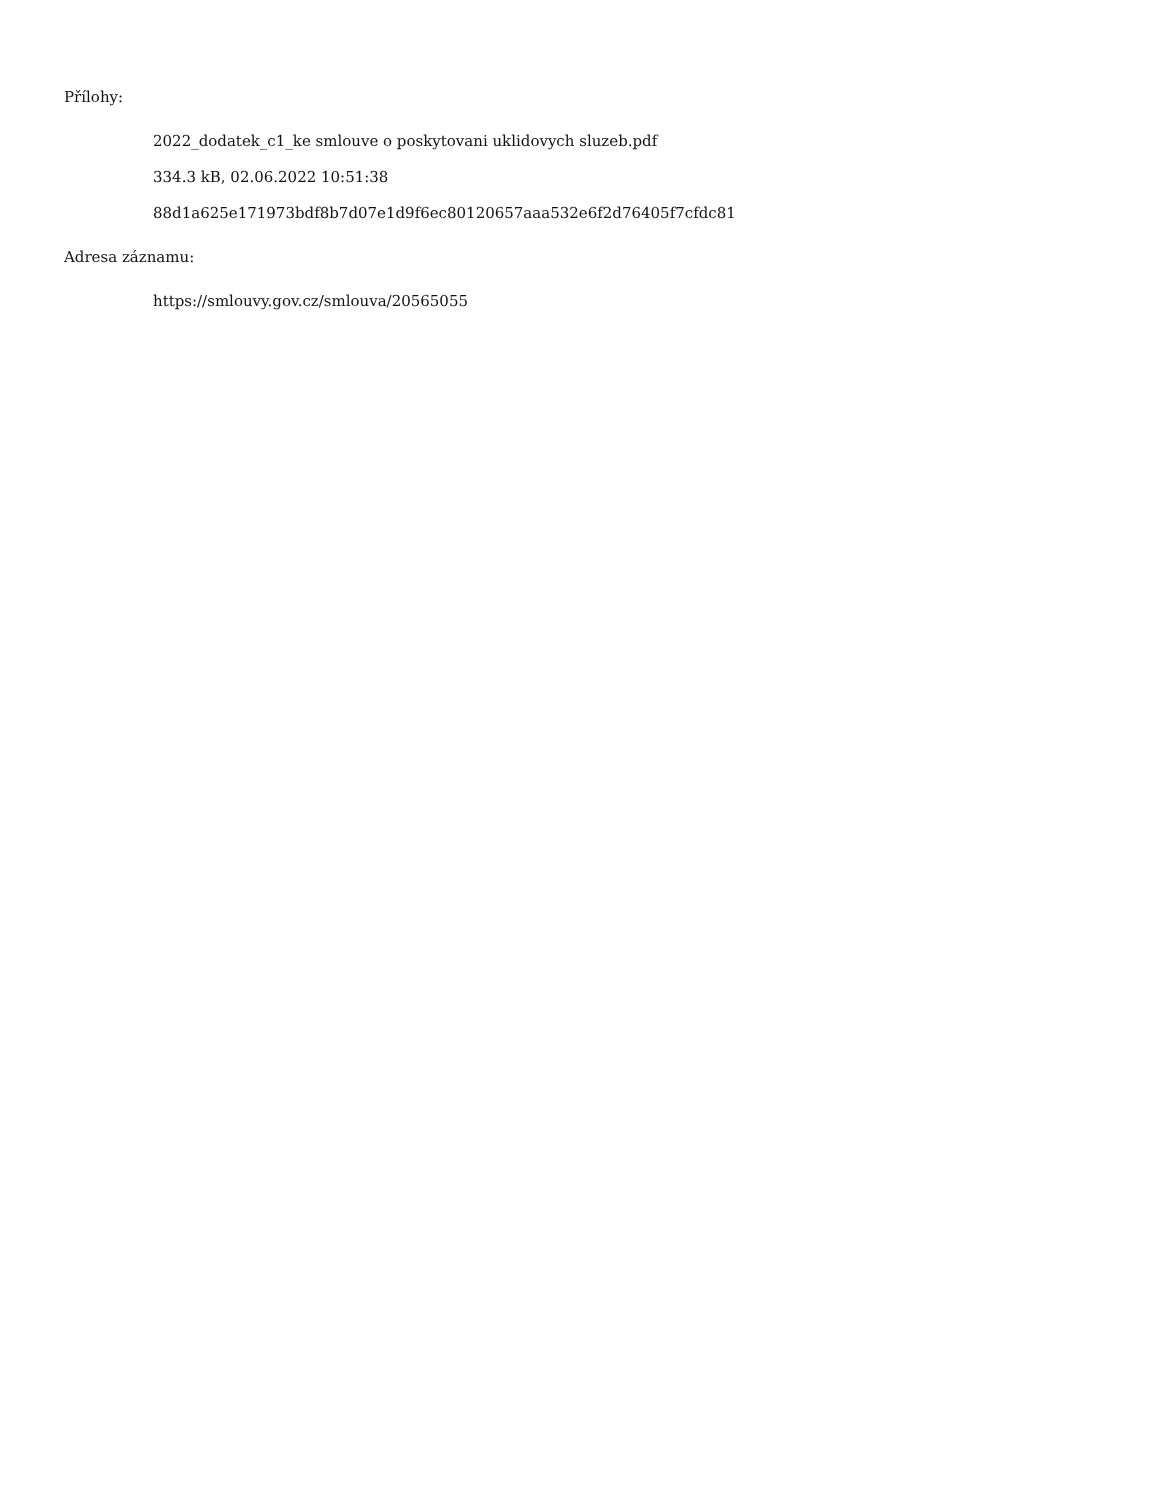Přílohy:
2022_dodatek_c1_ke smlouve o poskytovani uklidovych sluzeb.pdf
334.3 kB, 02.06.2022 10:51:38
88d1a625e171973bdf8b7d07e1d9f6ec80120657aaa532e6f2d76405f7cfdc81
Adresa záznamu:
https://smlouvy.gov.cz/smlouva/20565055